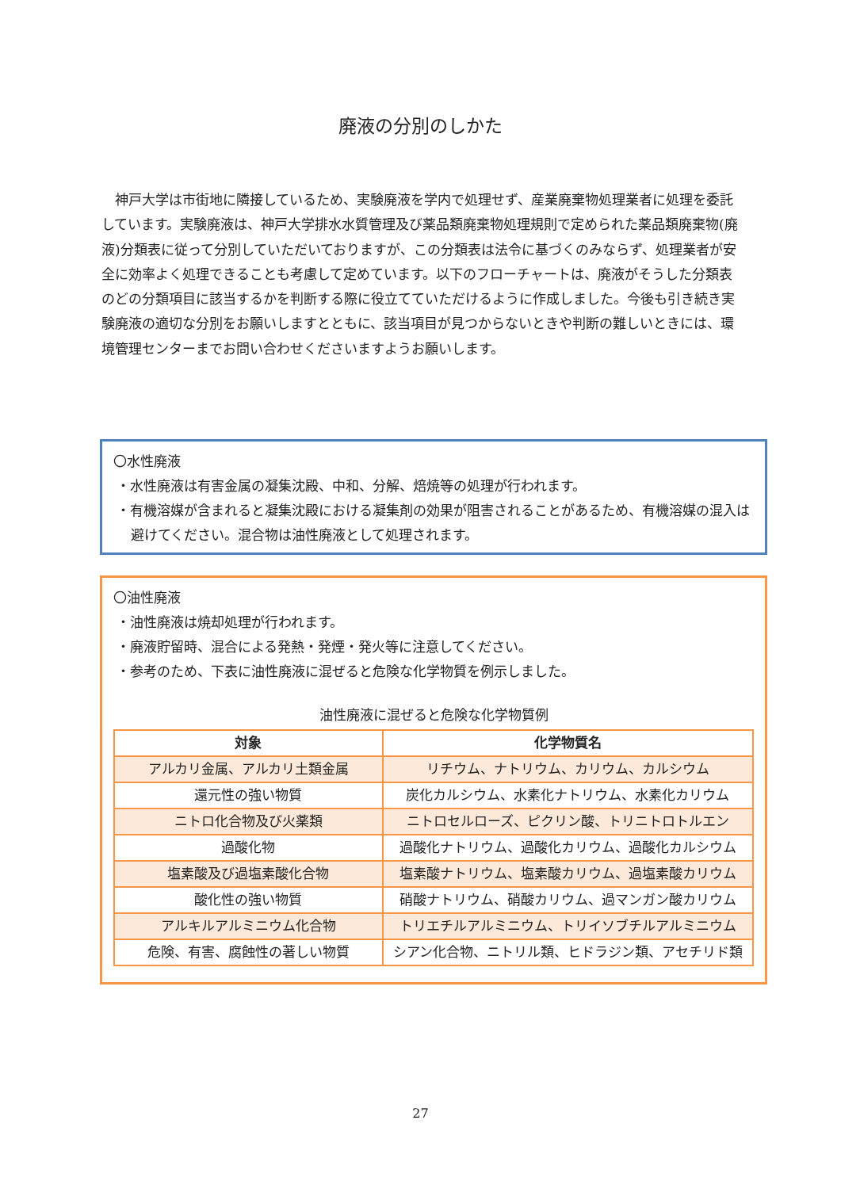廃液の分別のしかた
神戸大学は市街地に隣接しているため、実験廃液を学内で処理せず、産業廃棄物処理業者に処理を委託しています。実験廃液は、神戸大学排水水質管理及び薬品類廃棄物処理規則で定められた薬品類廃棄物(廃液)分類表に従って分別していただいておりますが、この分類表は法令に基づくのみならず、処理業者が安全に効率よく処理できることも考慮して定めています。以下のフローチャートは、廃液がそうした分類表のどの分類項目に該当するかを判断する際に役立てていただけるように作成しました。今後も引き続き実験廃液の適切な分別をお願いしますとともに、該当項目が見つからないときや判断の難しいときには、環境管理センターまでお問い合わせくださいますようお願いします。
〇水性廃液
・水性廃液は有害金属の凝集沈殿、中和、分解、焙焼等の処理が行われます。
・有機溶媒が含まれると凝集沈殿における凝集剤の効果が阻害されることがあるため、有機溶媒の混入は避けてください。混合物は油性廃液として処理されます。
〇油性廃液
・油性廃液は焼却処理が行われます。
・廃液貯留時、混合による発熱・発煙・発火等に注意してください。
・参考のため、下表に油性廃液に混ぜると危険な化学物質を例示しました。
油性廃液に混ぜると危険な化学物質例
| 対象 | 化学物質名 |
| --- | --- |
| アルカリ金属、アルカリ土類金属 | リチウム、ナトリウム、カリウム、カルシウム |
| 還元性の強い物質 | 炭化カルシウム、水素化ナトリウム、水素化カリウム |
| ニトロ化合物及び火薬類 | ニトロセルローズ、ピクリン酸、トリニトロトルエン |
| 過酸化物 | 過酸化ナトリウム、過酸化カリウム、過酸化カルシウム |
| 塩素酸及び過塩素酸化合物 | 塩素酸ナトリウム、塩素酸カリウム、過塩素酸カリウム |
| 酸化性の強い物質 | 硝酸ナトリウム、硝酸カリウム、過マンガン酸カリウム |
| アルキルアルミニウム化合物 | トリエチルアルミニウム、トリイソブチルアルミニウム |
| 危険、有害、腐蝕性の著しい物質 | シアン化合物、ニトリル類、ヒドラジン類、アセチリド類 |
27